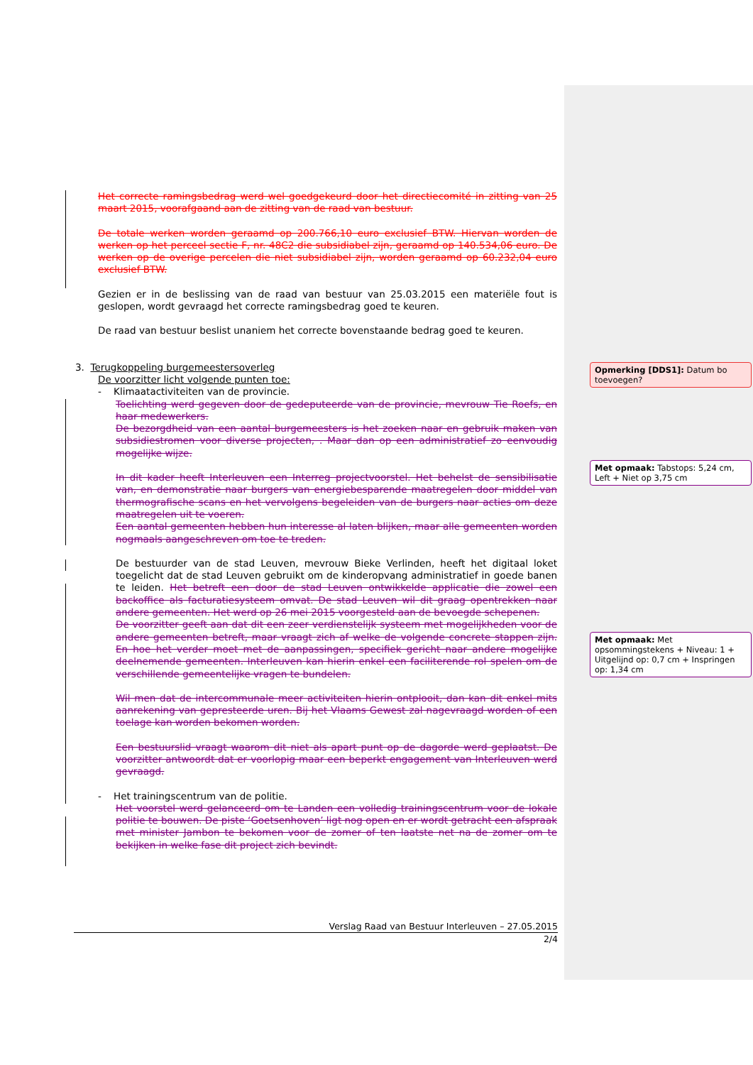Het correcte ramingsbedrag werd wel goedgekeurd door het directiecomité in zitting van 25 maart 2015, voorafgaand aan de zitting van de raad van bestuur.
De totale werken worden geraamd op 200.766,10 euro exclusief BTW. Hiervan worden de werken op het perceel sectie F, nr. 48C2 die subsidiabel zijn, geraamd op 140.534,06 euro. De werken op de overige percelen die niet subsidiabel zijn, worden geraamd op 60.232,04 euro exclusief BTW.
Gezien er in de beslissing van de raad van bestuur van 25.03.2015 een materiële fout is geslopen, wordt gevraagd het correcte ramingsbedrag goed te keuren.
De raad van bestuur beslist unaniem het correcte bovenstaande bedrag goed te keuren.
3. Terugkoppeling burgemeestersoverleg
De voorzitter licht volgende punten toe:
- Klimaatactiviteiten van de provincie.
Toelichting werd gegeven door de gedeputeerde van de provincie, mevrouw Tie Roefs, en haar medewerkers.
De bezorgdheid van een aantal burgemeesters is het zoeken naar en gebruik maken van subsidiestromen voor diverse projecten, . Maar dan op een administratief zo eenvoudig mogelijke wijze.
In dit kader heeft Interleuven een Interreg projectvoorstel. Het behelst de sensibilisatie van, en demonstratie naar burgers van energiebesparende maatregelen door middel van thermografische scans en het vervolgens begeleiden van de burgers naar acties om deze maatregelen uit te voeren.
Een aantal gemeenten hebben hun interesse al laten blijken, maar alle gemeenten worden nogmaals aangeschreven om toe te treden.
De bestuurder van de stad Leuven, mevrouw Bieke Verlinden, heeft het digitaal loket toegelicht dat de stad Leuven gebruikt om de kinderopvang administratief in goede banen te leiden. Het betreft een door de stad Leuven ontwikkelde applicatie die zowel een backoffice als facturatiesysteem omvat. De stad Leuven wil dit graag opentrekken naar andere gemeenten. Het werd op 26 mei 2015 voorgesteld aan de bevoegde schepenen.
De voorzitter geeft aan dat dit een zeer verdienstelijk systeem met mogelijkheden voor de andere gemeenten betreft, maar vraagt zich af welke de volgende concrete stappen zijn. En hoe het verder moet met de aanpassingen, specifiek gericht naar andere mogelijke deelnemende gemeenten. Interleuven kan hierin enkel een faciliterende rol spelen om de verschillende gemeentelijke vragen te bundelen.
Wil men dat de intercommunale meer activiteiten hierin ontplooit, dan kan dit enkel mits aanrekening van gepresteerde uren. Bij het Vlaams Gewest zal nagevraagd worden of een toelage kan worden bekomen worden.
Een bestuurslid vraagt waarom dit niet als apart punt op de dagorde werd geplaatst. De voorzitter antwoordt dat er voorlopig maar een beperkt engagement van Interleuven werd gevraagd.
- Het trainingscentrum van de politie.
Het voorstel werd gelanceerd om te Landen een volledig trainingscentrum voor de lokale politie te bouwen. De piste ‘Goetsenhoven’ ligt nog open en er wordt getracht een afspraak met minister Jambon te bekomen voor de zomer of ten laatste net na de zomer om te bekijken in welke fase dit project zich bevindt.
Opmerking [DDS1]: Datum bo toevoegen?
Met opmaak: Tabstops: 5,24 cm, Left + Niet op 3,75 cm
Met opmaak: Met opsommingstekens + Niveau: 1 + Uitgelijnd op: 0,7 cm + Inspringen op: 1,34 cm
Verslag Raad van Bestuur Interleuven – 27.05.2015
2/4